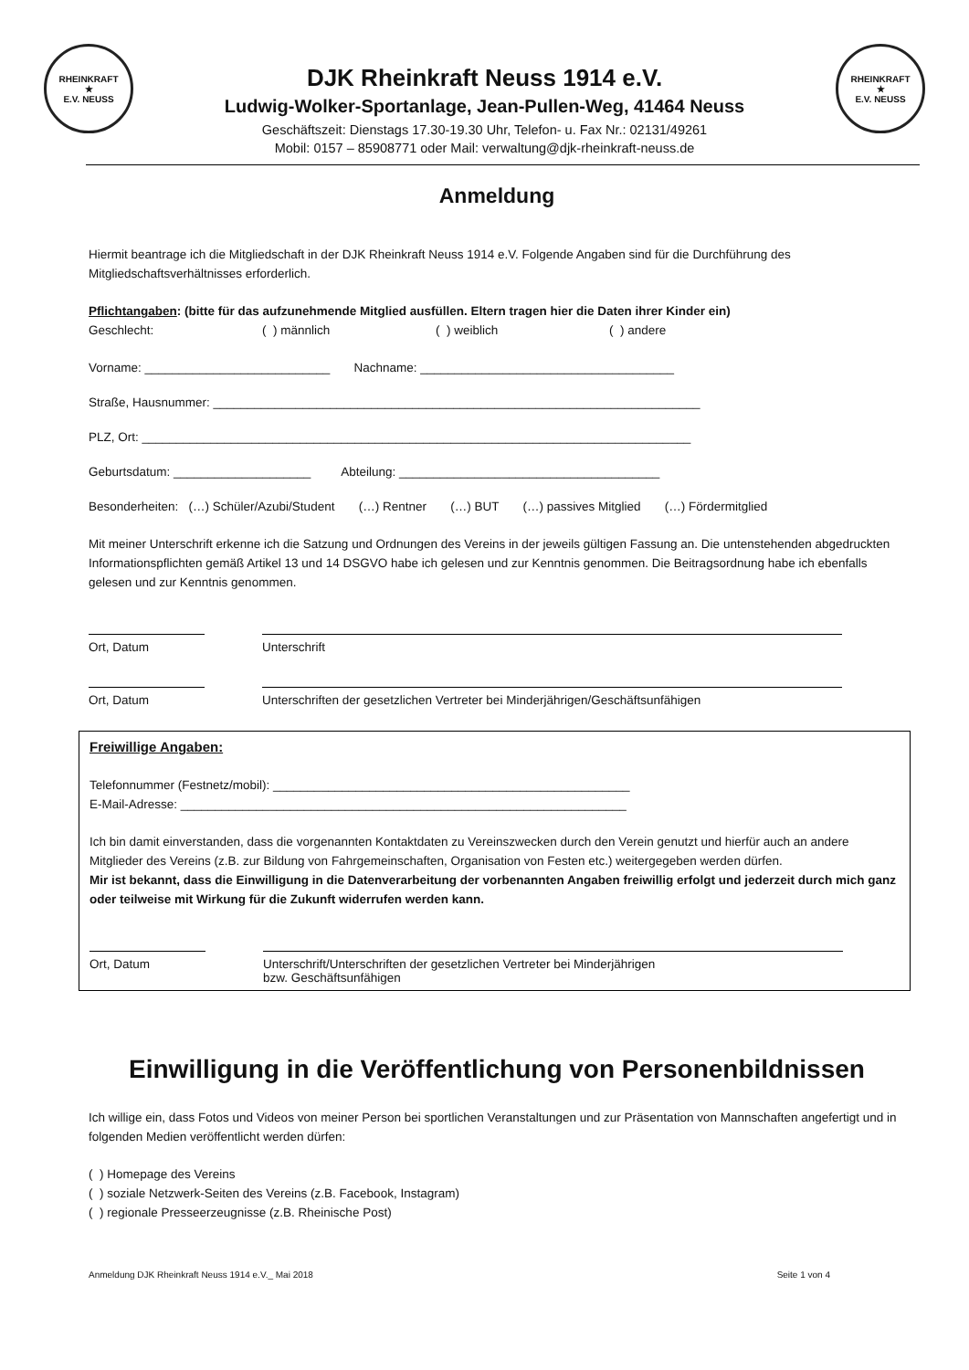RHEINKRAFT
★
E.V. NEUSS
DJK Rheinkraft Neuss 1914 e.V.
Ludwig-Wolker-Sportanlage, Jean-Pullen-Weg, 41464 Neuss
Geschäftszeit: Dienstags 17.30-19.30 Uhr, Telefon- u. Fax Nr.: 02131/49261
Mobil: 0157 – 85908771 oder Mail: verwaltung@djk-rheinkraft-neuss.de
RHEINKRAFT
★
E.V. NEUSS
Anmeldung
Hiermit beantrage ich die Mitgliedschaft in der DJK Rheinkraft Neuss 1914 e.V. Folgende Angaben sind für die Durchführung des Mitgliedschaftsverhältnisses erforderlich.
Pflichtangaben: (bitte für das aufzunehmende Mitglied ausfüllen. Eltern tragen hier die Daten ihrer Kinder ein)
Geschlecht: ( ) männlich ( ) weiblich ( ) andere
Vorname: ___________________________ Nachname: _____________________________________
Straße, Hausnummer: _______________________________________________________________________
PLZ, Ort: ________________________________________________________________________________
Geburtsdatum: ____________________ Abteilung: ______________________________________
Besonderheiten: (…) Schüler/Azubi/Student (…) Rentner (…) BUT (…) passives Mitglied (…) Fördermitglied
Mit meiner Unterschrift erkenne ich die Satzung und Ordnungen des Vereins in der jeweils gültigen Fassung an. Die untenstehenden abgedruckten Informationspflichten gemäß Artikel 13 und 14 DSGVO habe ich gelesen und zur Kenntnis genommen. Die Beitragsordnung habe ich ebenfalls gelesen und zur Kenntnis genommen.
Ort, Datum Unterschrift
Ort, Datum Unterschriften der gesetzlichen Vertreter bei Minderjährigen/Geschäftsunfähigen
Freiwillige Angaben:
Telefonnummer (Festnetz/mobil): ____________________________________________________
E-Mail-Adresse: _________________________________________________________________
Ich bin damit einverstanden, dass die vorgenannten Kontaktdaten zu Vereinszwecken durch den Verein genutzt und hierfür auch an andere Mitglieder des Vereins (z.B. zur Bildung von Fahrgemeinschaften, Organisation von Festen etc.) weitergegeben werden dürfen.
Mir ist bekannt, dass die Einwilligung in die Datenverarbeitung der vorbenannten Angaben freiwillig erfolgt und jederzeit durch mich ganz oder teilweise mit Wirkung für die Zukunft widerrufen werden kann.
Ort, Datum Unterschrift/Unterschriften der gesetzlichen Vertreter bei Minderjährigen
bzw. Geschäftsunfähigen
Einwilligung in die Veröffentlichung von Personenbildnissen
Ich willige ein, dass Fotos und Videos von meiner Person bei sportlichen Veranstaltungen und zur Präsentation von Mannschaften angefertigt und in folgenden Medien veröffentlicht werden dürfen:
( ) Homepage des Vereins
( ) soziale Netzwerk-Seiten des Vereins (z.B. Facebook, Instagram)
( ) regionale Presseerzeugnisse (z.B. Rheinische Post)
Anmeldung DJK Rheinkraft Neuss 1914 e.V._ Mai 2018 Seite 1 von 4